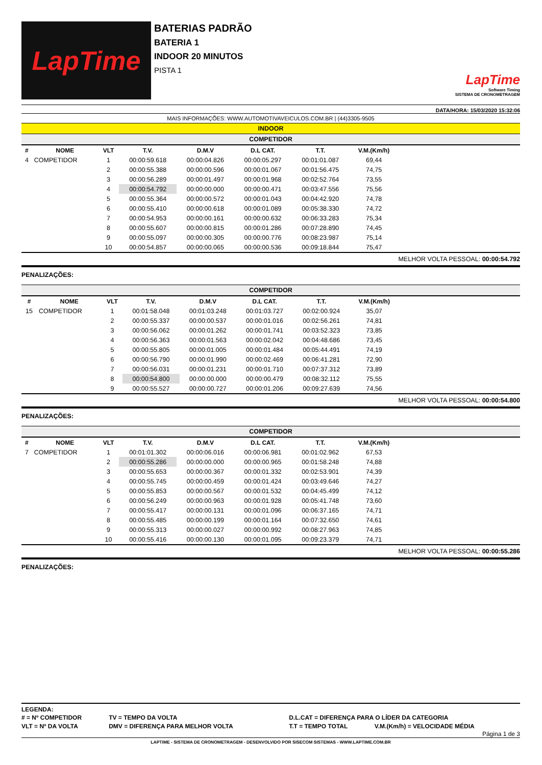LapTime
BATERIAS PADRÃO
BATERIA 1
INDOOR 20 MINUTOS
PISTA 1
LapTime
Software Timing
SISTEMA DE CRONOMETRAGEM
DATA/HORA: 15/03/2020 15:32:06
MAIS INFORMAÇÕES: WWW.AUTOMOTIVAVEICULOS.COM.BR | (44)3305-9505
INDOOR
COMPETIDOR
| # | NOME | VLT | T.V. | D.M.V | D.L CAT. | T.T. | V.M.(Km/h) | |
| --- | --- | --- | --- | --- | --- | --- | --- | --- |
| 4 | COMPETIDOR | 1 | 00:00:59.618 | 00:00:04.826 | 00:00:05.297 | 00:01:01.087 | 69,44 | |
| | | 2 | 00:00:55.388 | 00:00:00.596 | 00:00:01.067 | 00:01:56.475 | 74,75 | |
| | | 3 | 00:00:56.289 | 00:00:01.497 | 00:00:01.968 | 00:02:52.764 | 73,55 | |
| | | 4 | 00:00:54.792 | 00:00:00.000 | 00:00:00.471 | 00:03:47.556 | 75,56 | |
| | | 5 | 00:00:55.364 | 00:00:00.572 | 00:00:01.043 | 00:04:42.920 | 74,78 | |
| | | 6 | 00:00:55.410 | 00:00:00.618 | 00:00:01.089 | 00:05:38.330 | 74,72 | |
| | | 7 | 00:00:54.953 | 00:00:00.161 | 00:00:00.632 | 00:06:33.283 | 75,34 | |
| | | 8 | 00:00:55.607 | 00:00:00.815 | 00:00:01.286 | 00:07:28.890 | 74,45 | |
| | | 9 | 00:00:55.097 | 00:00:00.305 | 00:00:00.776 | 00:08:23.987 | 75,14 | |
| | | 10 | 00:00:54.857 | 00:00:00.065 | 00:00:00.536 | 00:09:18.844 | 75,47 | |
MELHOR VOLTA PESSOAL: 00:00:54.792
PENALIZAÇÕES:
COMPETIDOR
| # | NOME | VLT | T.V. | D.M.V | D.L CAT. | T.T. | V.M.(Km/h) | |
| --- | --- | --- | --- | --- | --- | --- | --- | --- |
| 15 | COMPETIDOR | 1 | 00:01:58.048 | 00:01:03.248 | 00:01:03.727 | 00:02:00.924 | 35,07 | |
| | | 2 | 00:00:55.337 | 00:00:00.537 | 00:00:01.016 | 00:02:56.261 | 74,81 | |
| | | 3 | 00:00:56.062 | 00:00:01.262 | 00:00:01.741 | 00:03:52.323 | 73,85 | |
| | | 4 | 00:00:56.363 | 00:00:01.563 | 00:00:02.042 | 00:04:48.686 | 73,45 | |
| | | 5 | 00:00:55.805 | 00:00:01.005 | 00:00:01.484 | 00:05:44.491 | 74,19 | |
| | | 6 | 00:00:56.790 | 00:00:01.990 | 00:00:02.469 | 00:06:41.281 | 72,90 | |
| | | 7 | 00:00:56.031 | 00:00:01.231 | 00:00:01.710 | 00:07:37.312 | 73,89 | |
| | | 8 | 00:00:54.800 | 00:00:00.000 | 00:00:00.479 | 00:08:32.112 | 75,55 | |
| | | 9 | 00:00:55.527 | 00:00:00.727 | 00:00:01.206 | 00:09:27.639 | 74,56 | |
MELHOR VOLTA PESSOAL: 00:00:54.800
PENALIZAÇÕES:
COMPETIDOR
| # | NOME | VLT | T.V. | D.M.V | D.L CAT. | T.T. | V.M.(Km/h) | |
| --- | --- | --- | --- | --- | --- | --- | --- | --- |
| 7 | COMPETIDOR | 1 | 00:01:01.302 | 00:00:06.016 | 00:00:06.981 | 00:01:02.962 | 67,53 | |
| | | 2 | 00:00:55.286 | 00:00:00.000 | 00:00:00.965 | 00:01:58.248 | 74,88 | |
| | | 3 | 00:00:55.653 | 00:00:00.367 | 00:00:01.332 | 00:02:53.901 | 74,39 | |
| | | 4 | 00:00:55.745 | 00:00:00.459 | 00:00:01.424 | 00:03:49.646 | 74,27 | |
| | | 5 | 00:00:55.853 | 00:00:00.567 | 00:00:01.532 | 00:04:45.499 | 74,12 | |
| | | 6 | 00:00:56.249 | 00:00:00.963 | 00:00:01.928 | 00:05:41.748 | 73,60 | |
| | | 7 | 00:00:55.417 | 00:00:00.131 | 00:00:01.096 | 00:06:37.165 | 74,71 | |
| | | 8 | 00:00:55.485 | 00:00:00.199 | 00:00:01.164 | 00:07:32.650 | 74,61 | |
| | | 9 | 00:00:55.313 | 00:00:00.027 | 00:00:00.992 | 00:08:27.963 | 74,85 | |
| | | 10 | 00:00:55.416 | 00:00:00.130 | 00:00:01.095 | 00:09:23.379 | 74,71 | |
MELHOR VOLTA PESSOAL: 00:00:55.286
PENALIZAÇÕES:
LEGENDA:
| # = Nº COMPETIDOR | TV = TEMPO DA VOLTA | D.L.CAT = DIFERENÇA PARA O LÍDER DA CATEGORIA | |
| VLT = Nº DA VOLTA | DMV = DIFERENÇA PARA MELHOR VOLTA | T.T = TEMPO TOTAL | V.M.(Km/h) = VELOCIDADE MÉDIA |
Página 1 de 3
LAPTIME - SISTEMA DE CRONOMETRAGEM - DESENVOLVIDO POR SISECOM SISTEMAS - WWW.LAPTIME.COM.BR